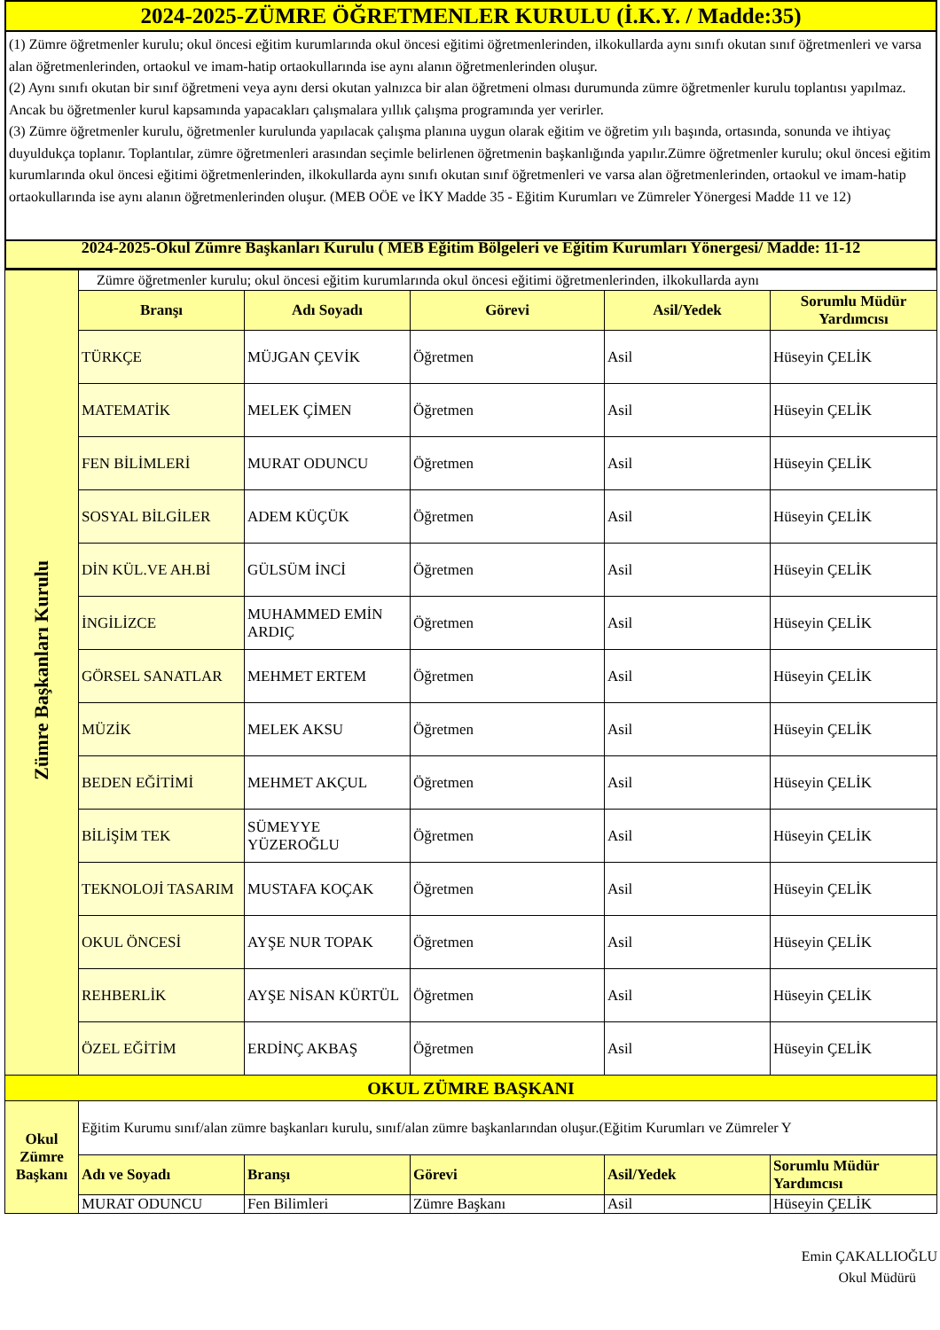2024-2025-ZÜMRE ÖĞRETMENLER KURULU (İ.K.Y. / Madde:35)
(1) Zümre öğretmenler kurulu; okul öncesi eğitim kurumlarında okul öncesi eğitimi öğretmenlerinden, ilkokullarda aynı sınıfı okutan sınıf öğretmenleri ve varsa alan öğretmenlerinden, ortaokul ve imam-hatip ortaokullarında ise aynı alanın öğretmenlerinden oluşur.
(2) Aynı sınıfı okutan bir sınıf öğretmeni veya aynı dersi okutan yalnızca bir alan öğretmeni olması durumunda zümre öğretmenler kurulu toplantısı yapılmaz. Ancak bu öğretmenler kurul kapsamında yapacakları çalışmalara yıllık çalışma programında yer verirler.
(3) Zümre öğretmenler kurulu, öğretmenler kurulunda yapılacak çalışma planına uygun olarak eğitim ve öğretim yılı başında, ortasında, sonunda ve ihtiyaç duyuldukça toplanır. Toplantılar, zümre öğretmenleri arasından seçimle belirlenen öğretmenin başkanlığında yapılır.Zümre öğretmenler kurulu; okul öncesi eğitim kurumlarında okul öncesi eğitimi öğretmenlerinden, ilkokullarda aynı sınıfı okutan sınıf öğretmenleri ve varsa alan öğretmenlerinden, ortaokul ve imam-hatip ortaokullarında ise aynı alanın öğretmenlerinden oluşur. (MEB OÖE ve İKY Madde 35 - Eğitim Kurumları ve Zümreler Yönergesi Madde 11 ve 12)
2024-2025-Okul Zümre Başkanları Kurulu ( MEB Eğitim Bölgeleri ve Eğitim Kurumları Yönergesi/ Madde: 11-12
| Zümre Başkanları Kurulu | Zümre öğretmenler kurulu; okul öncesi eğitim kurumlarında okul öncesi eğitimi öğretmenlerinden, ilkokullarda aynı | | | | |
| | Branşı | Adı Soyadı | Görevi | Asil/Yedek | Sorumlu Müdür Yardımcısı |
| | TÜRKÇE | MÜJGAN ÇEVİK | Öğretmen | Asil | Hüseyin ÇELİK |
| | MATEMATİK | MELEK ÇİMEN | Öğretmen | Asil | Hüseyin ÇELİK |
| | FEN BİLİMLERİ | MURAT ODUNCU | Öğretmen | Asil | Hüseyin ÇELİK |
| | SOSYAL BİLGİLER | ADEM KÜÇÜK | Öğretmen | Asil | Hüseyin ÇELİK |
| | DİN KÜL.VE AH.Bİ | GÜLSÜM İNCİ | Öğretmen | Asil | Hüseyin ÇELİK |
| | İNGİLİZCE | MUHAMMED EMİN ARDIÇ | Öğretmen | Asil | Hüseyin ÇELİK |
| | GÖRSEL SANATLAR | MEHMET ERTEM | Öğretmen | Asil | Hüseyin ÇELİK |
| | MÜZİK | MELEK AKSU | Öğretmen | Asil | Hüseyin ÇELİK |
| | BEDEN EĞİTİMİ | MEHMET AKÇUL | Öğretmen | Asil | Hüseyin ÇELİK |
| | BİLİŞİM TEK | SÜMEYYE YÜZEROĞLU | Öğretmen | Asil | Hüseyin ÇELİK |
| | TEKNOLOJİ TASARIM | MUSTAFA KOÇAK | Öğretmen | Asil | Hüseyin ÇELİK |
| | OKUL ÖNCESİ | AYŞE NUR TOPAK | Öğretmen | Asil | Hüseyin ÇELİK |
| | REHBERLİK | AYŞE NİSAN KÜRTÜL | Öğretmen | Asil | Hüseyin ÇELİK |
| | ÖZEL EĞİTİM | ERDİNÇ AKBAŞ | Öğretmen | Asil | Hüseyin ÇELİK |
| OKUL ZÜMRE BAŞKANI | | | | | |
| Okul Zümre Başkanı | Eğitim Kurumu sınıf/alan zümre başkanları kurulu, sınıf/alan zümre başkanlarından oluşur.(Eğitim Kurumları ve Zümreler Y | | | | |
| | Adı ve Soyadı | Branşı | Görevi | Asil/Yedek | Sorumlu Müdür Yardımcısı |
| | MURAT ODUNCU | Fen Bilimleri | Zümre Başkanı | Asil | Hüseyin ÇELİK |
Emin ÇAKALLIOĞLU
Okul Müdürü